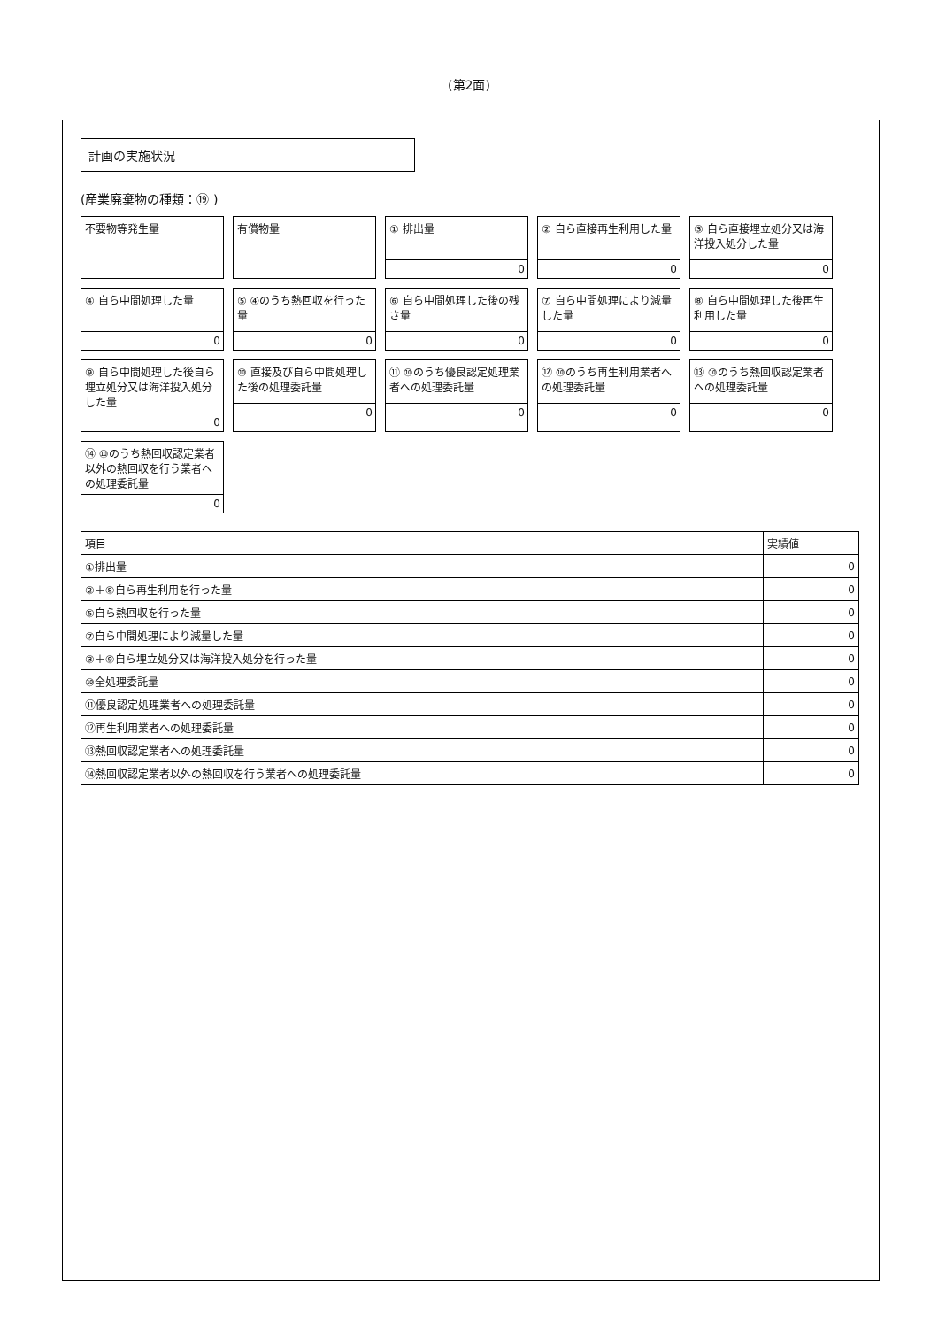(第2面)
計画の実施状況
(産業廃棄物の種類：⑲ )
不要物等発生量
有償物量
① 排出量
0
② 自ら直接再生利用した量
0
③ 自ら直接埋立処分又は海洋投入処分した量
0
④ 自ら中間処理した量
0
⑤ ④のうち熱回収を行った量
0
⑥ 自ら中間処理した後の残さ量
0
⑦ 自ら中間処理により減量した量
0
⑧ 自ら中間処理した後再生利用した量
0
⑨ 自ら中間処理した後自ら埋立処分又は海洋投入処分した量
0
⑩ 直接及び自ら中間処理した後の処理委託量
0
⑪ ⑩のうち優良認定処理業者への処理委託量
0
⑫ ⑩のうち再生利用業者への処理委託量
0
⑬ ⑩のうち熱回収認定業者への処理委託量
0
⑭ ⑩のうち熱回収認定業者以外の熱回収を行う業者への処理委託量
0
| 項目 | 実績値 |
| --- | --- |
| ①排出量 | 0 |
| ②＋⑧自ら再生利用を行った量 | 0 |
| ⑤自ら熱回収を行った量 | 0 |
| ⑦自ら中間処理により減量した量 | 0 |
| ③＋⑨自ら埋立処分又は海洋投入処分を行った量 | 0 |
| ⑩全処理委託量 | 0 |
| ⑪優良認定処理業者への処理委託量 | 0 |
| ⑫再生利用業者への処理委託量 | 0 |
| ⑬熱回収認定業者への処理委託量 | 0 |
| ⑭熱回収認定業者以外の熱回収を行う業者への処理委託量 | 0 |